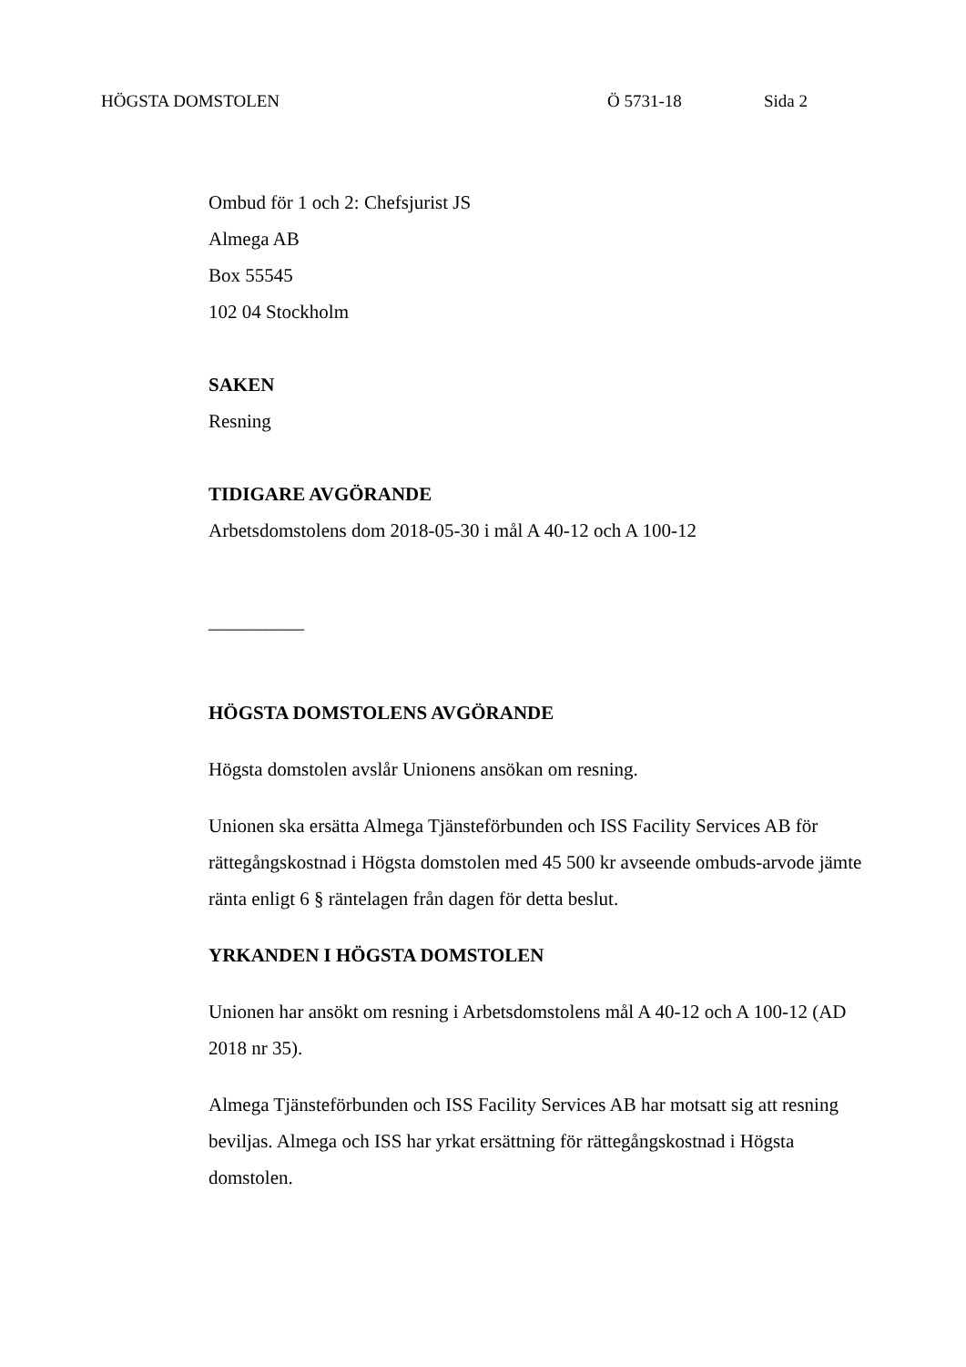HÖGSTA DOMSTOLEN Ö 5731-18 Sida 2
Ombud för 1 och 2: Chefsjurist JS
Almega AB
Box 55545
102 04 Stockholm
SAKEN
Resning
TIDIGARE AVGÖRANDE
Arbetsdomstolens dom 2018-05-30 i mål A 40-12 och A 100-12
__________
HÖGSTA DOMSTOLENS AVGÖRANDE
Högsta domstolen avslår Unionens ansökan om resning.
Unionen ska ersätta Almega Tjänsteförbunden och ISS Facility Services AB för rättegångskostnad i Högsta domstolen med 45 500 kr avseende ombuds-arvode jämte ränta enligt 6 § räntelagen från dagen för detta beslut.
YRKANDEN I HÖGSTA DOMSTOLEN
Unionen har ansökt om resning i Arbetsdomstolens mål A 40-12 och A 100-12 (AD 2018 nr 35).
Almega Tjänsteförbunden och ISS Facility Services AB har motsatt sig att resning beviljas. Almega och ISS har yrkat ersättning för rättegångskostnad i Högsta domstolen.